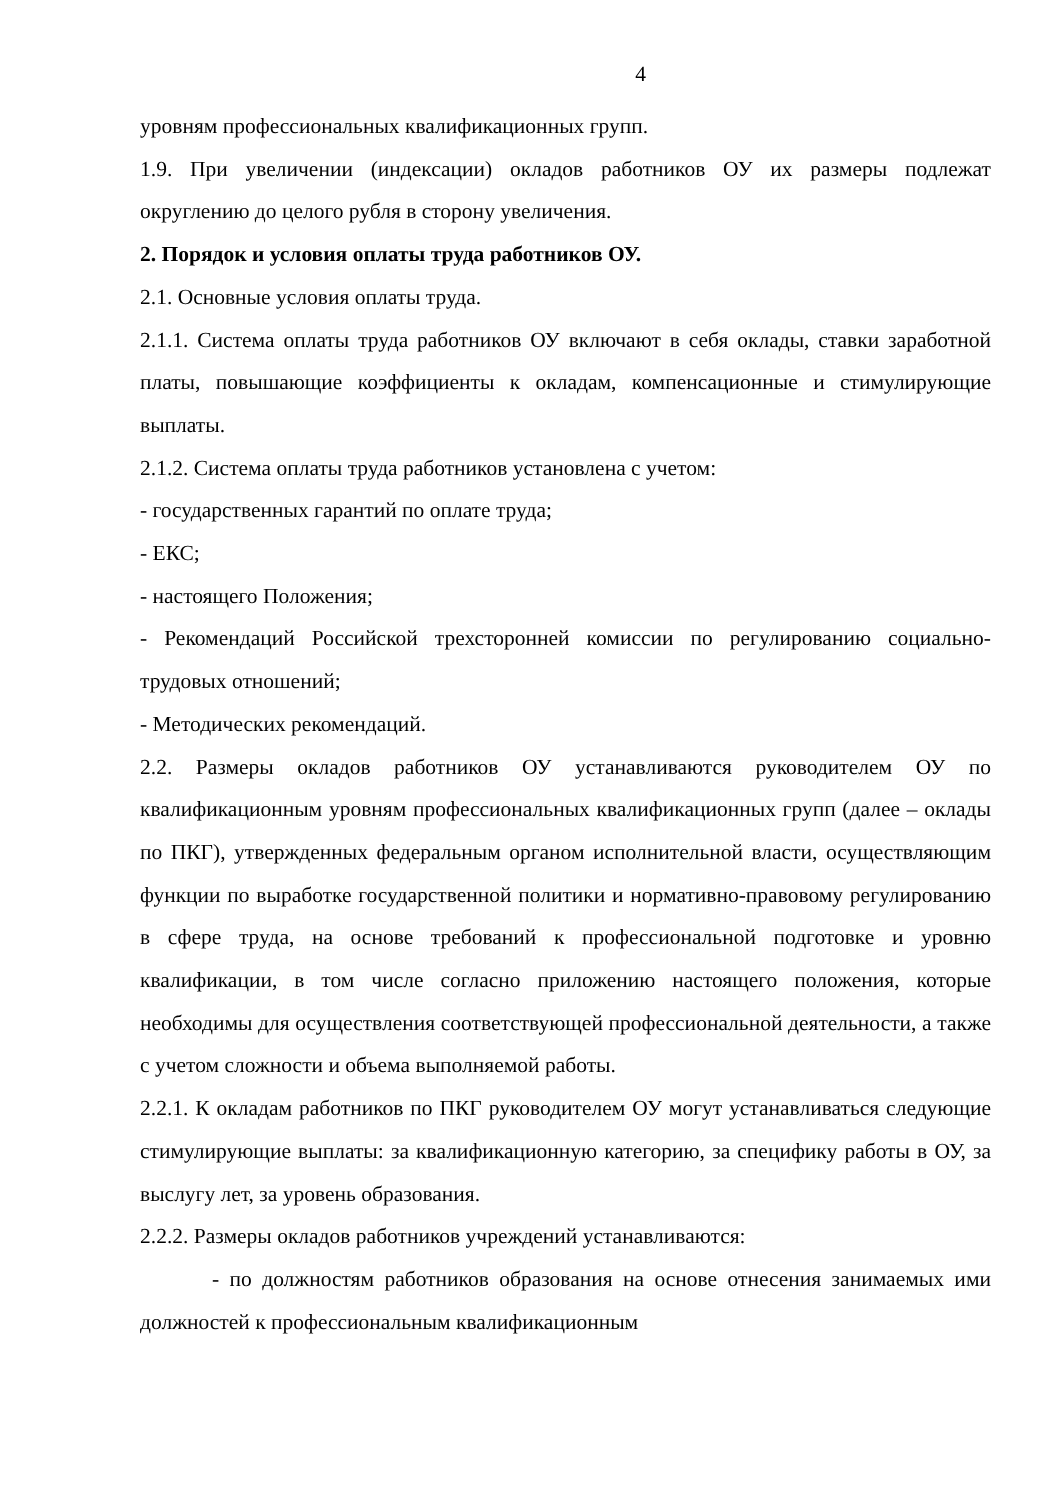4
уровням профессиональных квалификационных групп.
1.9. При увеличении (индексации) окладов работников ОУ их размеры подлежат округлению до целого рубля в сторону увеличения.
2. Порядок и условия оплаты труда работников ОУ.
2.1. Основные условия оплаты труда.
2.1.1. Система оплаты труда работников ОУ включают в себя оклады, ставки заработной платы, повышающие коэффициенты к окладам, компенсационные и стимулирующие выплаты.
2.1.2. Система оплаты труда работников установлена с учетом:
- государственных гарантий по оплате труда;
- ЕКС;
- настоящего Положения;
- Рекомендаций Российской трехсторонней комиссии по регулированию социально-трудовых отношений;
- Методических рекомендаций.
2.2. Размеры окладов работников ОУ устанавливаются руководителем ОУ по квалификационным уровням профессиональных квалификационных групп (далее – оклады по ПКГ), утвержденных федеральным органом исполнительной власти, осуществляющим функции по выработке государственной политики и нормативно-правовому регулированию в сфере труда, на основе требований к профессиональной подготовке и уровню квалификации, в том числе согласно приложению настоящего положения, которые необходимы для осуществления соответствующей профессиональной деятельности, а также с учетом сложности и объема выполняемой работы.
2.2.1. К окладам работников по ПКГ руководителем ОУ могут устанавливаться следующие стимулирующие выплаты: за квалификационную категорию, за специфику работы в ОУ, за выслугу лет, за уровень образования.
2.2.2. Размеры окладов работников учреждений устанавливаются:
- по должностям работников образования на основе отнесения занимаемых ими должностей к профессиональным квалификационным